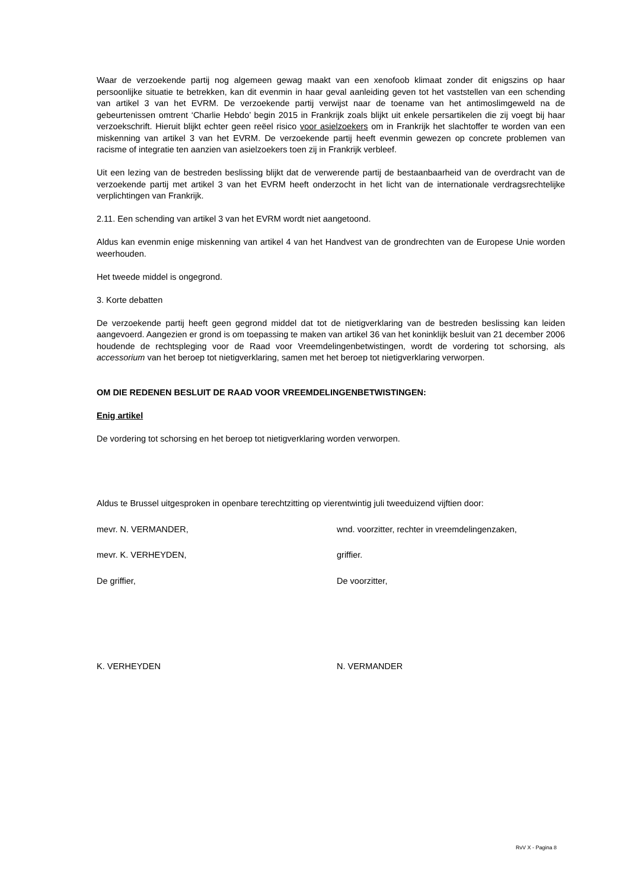Waar de verzoekende partij nog algemeen gewag maakt van een xenofoob klimaat zonder dit enigszins op haar persoonlijke situatie te betrekken, kan dit evenmin in haar geval aanleiding geven tot het vaststellen van een schending van artikel 3 van het EVRM. De verzoekende partij verwijst naar de toename van het antimoslimgeweld na de gebeurtenissen omtrent ‘Charlie Hebdo’ begin 2015 in Frankrijk zoals blijkt uit enkele persartikelen die zij voegt bij haar verzoekschrift. Hieruit blijkt echter geen reëel risico voor asielzoekers om in Frankrijk het slachtoffer te worden van een miskenning van artikel 3 van het EVRM. De verzoekende partij heeft evenmin gewezen op concrete problemen van racisme of integratie ten aanzien van asielzoekers toen zij in Frankrijk verbleef.
Uit een lezing van de bestreden beslissing blijkt dat de verwerende partij de bestaanbaarheid van de overdracht van de verzoekende partij met artikel 3 van het EVRM heeft onderzocht in het licht van de internationale verdragsrechtelijke verplichtingen van Frankrijk.
2.11. Een schending van artikel 3 van het EVRM wordt niet aangetoond.
Aldus kan evenmin enige miskenning van artikel 4 van het Handvest van de grondrechten van de Europese Unie worden weerhouden.
Het tweede middel is ongegrond.
3. Korte debatten
De verzoekende partij heeft geen gegrond middel dat tot de nietigverklaring van de bestreden beslissing kan leiden aangevoerd. Aangezien er grond is om toepassing te maken van artikel 36 van het koninklijk besluit van 21 december 2006 houdende de rechtspleging voor de Raad voor Vreemdelingenbetwistingen, wordt de vordering tot schorsing, als accessorium van het beroep tot nietigverklaring, samen met het beroep tot nietigverklaring verworpen.
OM DIE REDENEN BESLUIT DE RAAD VOOR VREEMDELINGENBETWISTINGEN:
Enig artikel
De vordering tot schorsing en het beroep tot nietigverklaring worden verworpen.
Aldus te Brussel uitgesproken in openbare terechtzitting op vierentwintig juli tweeduizend vijftien door:
mevr. N. VERMANDER, wnd. voorzitter, rechter in vreemdelingenzaken,
mevr. K. VERHEYDEN, griffier.
De griffier, De voorzitter,
K. VERHEYDEN N. VERMANDER
RvV X - Pagina 8